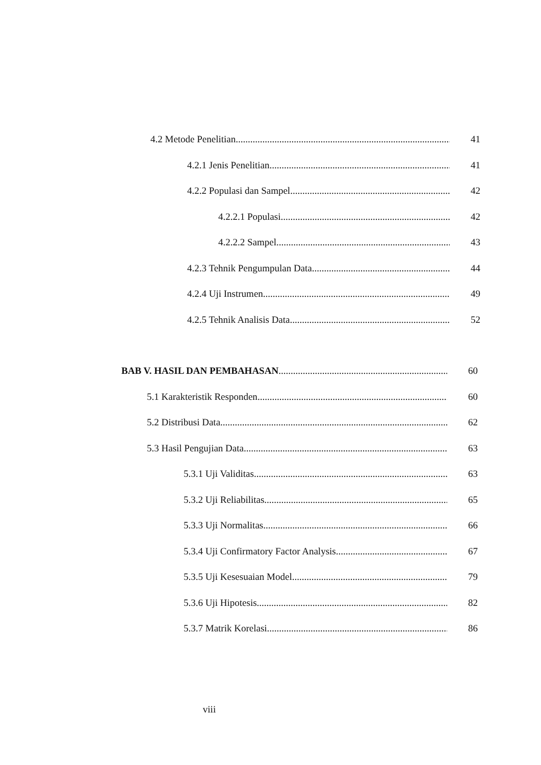4.2 Metode Penelitian 41
4.2.1 Jenis Penelitian 41
4.2.2 Populasi dan Sampel 42
4.2.2.1 Populasi 42
4.2.2.2 Sampel 43
4.2.3 Tehnik Pengumpulan Data 44
4.2.4 Uji Instrumen 49
4.2.5 Tehnik Analisis Data 52
BAB V. HASIL DAN PEMBAHASAN 60
5.1 Karakteristik Responden 60
5.2 Distribusi Data 62
5.3 Hasil Pengujian Data 63
5.3.1 Uji Validitas 63
5.3.2 Uji Reliabilitas 65
5.3.3 Uji Normalitas 66
5.3.4 Uji Confirmatory Factor Analysis 67
5.3.5 Uji Kesesuaian Model 79
5.3.6 Uji Hipotesis 82
5.3.7 Matrik Korelasi 86
viii